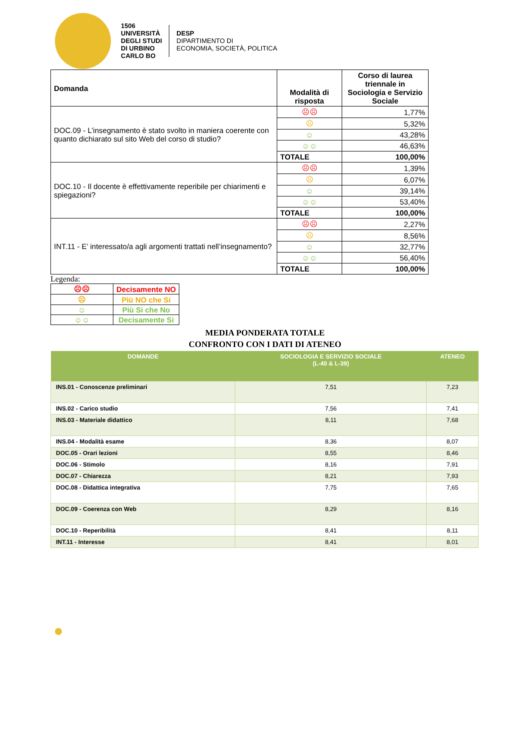1506
UNIVERSITÀ
DEGLI STUDI
DI URBINO
CARLO BO
DESP
DIPARTIMENTO DI
ECONOMIA, SOCIETÀ, POLITICA
| Domanda | Modalità di risposta | Corso di laurea triennale in Sociologia e Servizio Sociale |
| --- | --- | --- |
| DOC.09 - L’insegnamento è stato svolto in maniera coerente con quanto dichiarato sul sito Web del corso di studio? | ☹☹ | 1,77% |
| | ☹ | 5,32% |
| | ☺ | 43,28% |
| | ☺☺ | 46,63% |
| | TOTALE | 100,00% |
| DOC.10 - Il docente è effettivamente reperibile per chiarimenti e spiegazioni? | ☹☹ | 1,39% |
| | ☹ | 6,07% |
| | ☺ | 39,14% |
| | ☺☺ | 53,40% |
| | TOTALE | 100,00% |
| INT.11 - E’ interessato/a agli argomenti trattati nell’insegnamento? | ☹☹ | 2,27% |
| | ☹ | 8,56% |
| | ☺ | 32,77% |
| | ☺☺ | 56,40% |
| | TOTALE | 100,00% |
Legenda:
| ☹☹ | Decisamente NO |
| ☹ | Più NO che Si |
| ☺ | Più Si che No |
| ☺☺ | Decisamente Si |
MEDIA PONDERATA TOTALE
CONFRONTO CON I DATI DI ATENEO
| DOMANDE | SOCIOLOGIA E SERVIZIO SOCIALE (L-40 & L-39) | ATENEO |
| --- | --- | --- |
| INS.01 - Conoscenze preliminari | 7,51 | 7,23 |
| INS.02 - Carico studio | 7,56 | 7,41 |
| INS.03 - Materiale didattico | 8,11 | 7,68 |
| INS.04 - Modalità esame | 8,36 | 8,07 |
| DOC.05 - Orari lezioni | 8,55 | 8,46 |
| DOC.06 - Stimolo | 8,16 | 7,91 |
| DOC.07 - Chiarezza | 8,21 | 7,93 |
| DOC.08 - Didattica integrativa | 7,75 | 7,65 |
| DOC.09 - Coerenza con Web | 8,29 | 8,16 |
| DOC.10 - Reperibilità | 8,41 | 8,11 |
| INT.11 - Interesse | 8,41 | 8,01 |